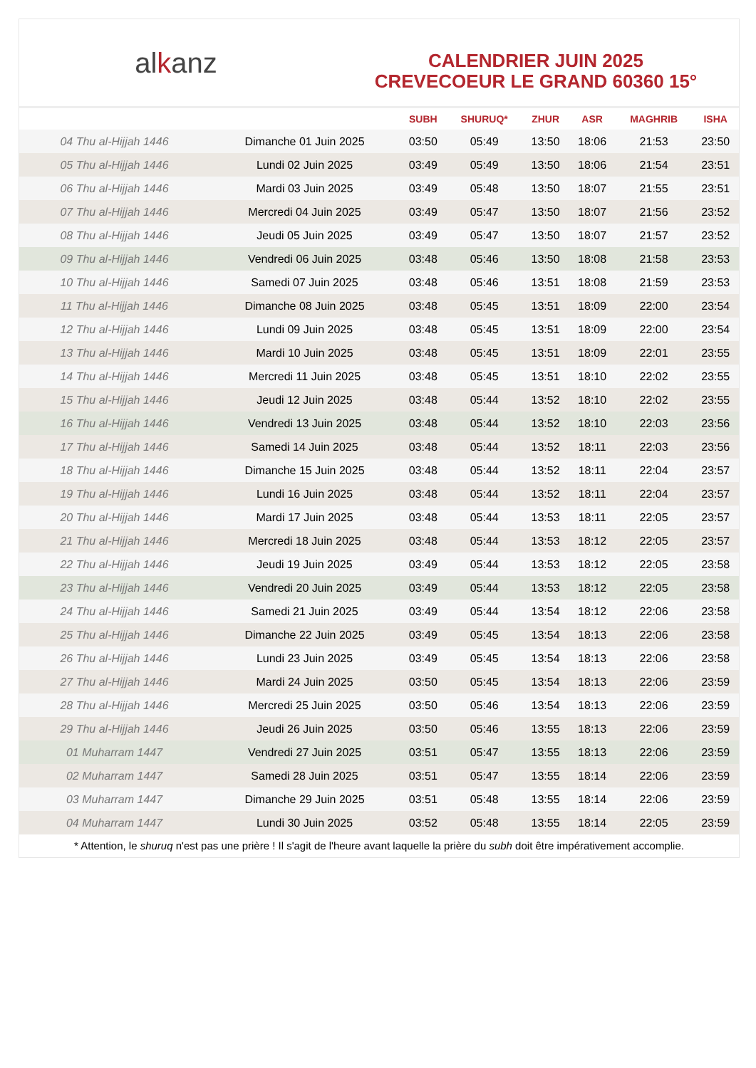al k anz
CALENDRIER JUIN 2025
CREVECOEUR LE GRAND 60360 15°
| | | SUBH | SHURUQ* | ZHUR | ASR | MAGHRIB | ISHA |
| --- | --- | --- | --- | --- | --- | --- | --- |
| 04 Thu al-Hijjah 1446 | Dimanche 01 Juin 2025 | 03:50 | 05:49 | 13:50 | 18:06 | 21:53 | 23:50 |
| 05 Thu al-Hijjah 1446 | Lundi 02 Juin 2025 | 03:49 | 05:49 | 13:50 | 18:06 | 21:54 | 23:51 |
| 06 Thu al-Hijjah 1446 | Mardi 03 Juin 2025 | 03:49 | 05:48 | 13:50 | 18:07 | 21:55 | 23:51 |
| 07 Thu al-Hijjah 1446 | Mercredi 04 Juin 2025 | 03:49 | 05:47 | 13:50 | 18:07 | 21:56 | 23:52 |
| 08 Thu al-Hijjah 1446 | Jeudi 05 Juin 2025 | 03:49 | 05:47 | 13:50 | 18:07 | 21:57 | 23:52 |
| 09 Thu al-Hijjah 1446 | Vendredi 06 Juin 2025 | 03:48 | 05:46 | 13:50 | 18:08 | 21:58 | 23:53 |
| 10 Thu al-Hijjah 1446 | Samedi 07 Juin 2025 | 03:48 | 05:46 | 13:51 | 18:08 | 21:59 | 23:53 |
| 11 Thu al-Hijjah 1446 | Dimanche 08 Juin 2025 | 03:48 | 05:45 | 13:51 | 18:09 | 22:00 | 23:54 |
| 12 Thu al-Hijjah 1446 | Lundi 09 Juin 2025 | 03:48 | 05:45 | 13:51 | 18:09 | 22:00 | 23:54 |
| 13 Thu al-Hijjah 1446 | Mardi 10 Juin 2025 | 03:48 | 05:45 | 13:51 | 18:09 | 22:01 | 23:55 |
| 14 Thu al-Hijjah 1446 | Mercredi 11 Juin 2025 | 03:48 | 05:45 | 13:51 | 18:10 | 22:02 | 23:55 |
| 15 Thu al-Hijjah 1446 | Jeudi 12 Juin 2025 | 03:48 | 05:44 | 13:52 | 18:10 | 22:02 | 23:55 |
| 16 Thu al-Hijjah 1446 | Vendredi 13 Juin 2025 | 03:48 | 05:44 | 13:52 | 18:10 | 22:03 | 23:56 |
| 17 Thu al-Hijjah 1446 | Samedi 14 Juin 2025 | 03:48 | 05:44 | 13:52 | 18:11 | 22:03 | 23:56 |
| 18 Thu al-Hijjah 1446 | Dimanche 15 Juin 2025 | 03:48 | 05:44 | 13:52 | 18:11 | 22:04 | 23:57 |
| 19 Thu al-Hijjah 1446 | Lundi 16 Juin 2025 | 03:48 | 05:44 | 13:52 | 18:11 | 22:04 | 23:57 |
| 20 Thu al-Hijjah 1446 | Mardi 17 Juin 2025 | 03:48 | 05:44 | 13:53 | 18:11 | 22:05 | 23:57 |
| 21 Thu al-Hijjah 1446 | Mercredi 18 Juin 2025 | 03:48 | 05:44 | 13:53 | 18:12 | 22:05 | 23:57 |
| 22 Thu al-Hijjah 1446 | Jeudi 19 Juin 2025 | 03:49 | 05:44 | 13:53 | 18:12 | 22:05 | 23:58 |
| 23 Thu al-Hijjah 1446 | Vendredi 20 Juin 2025 | 03:49 | 05:44 | 13:53 | 18:12 | 22:05 | 23:58 |
| 24 Thu al-Hijjah 1446 | Samedi 21 Juin 2025 | 03:49 | 05:44 | 13:54 | 18:12 | 22:06 | 23:58 |
| 25 Thu al-Hijjah 1446 | Dimanche 22 Juin 2025 | 03:49 | 05:45 | 13:54 | 18:13 | 22:06 | 23:58 |
| 26 Thu al-Hijjah 1446 | Lundi 23 Juin 2025 | 03:49 | 05:45 | 13:54 | 18:13 | 22:06 | 23:58 |
| 27 Thu al-Hijjah 1446 | Mardi 24 Juin 2025 | 03:50 | 05:45 | 13:54 | 18:13 | 22:06 | 23:59 |
| 28 Thu al-Hijjah 1446 | Mercredi 25 Juin 2025 | 03:50 | 05:46 | 13:54 | 18:13 | 22:06 | 23:59 |
| 29 Thu al-Hijjah 1446 | Jeudi 26 Juin 2025 | 03:50 | 05:46 | 13:55 | 18:13 | 22:06 | 23:59 |
| 01 Muharram 1447 | Vendredi 27 Juin 2025 | 03:51 | 05:47 | 13:55 | 18:13 | 22:06 | 23:59 |
| 02 Muharram 1447 | Samedi 28 Juin 2025 | 03:51 | 05:47 | 13:55 | 18:14 | 22:06 | 23:59 |
| 03 Muharram 1447 | Dimanche 29 Juin 2025 | 03:51 | 05:48 | 13:55 | 18:14 | 22:06 | 23:59 |
| 04 Muharram 1447 | Lundi 30 Juin 2025 | 03:52 | 05:48 | 13:55 | 18:14 | 22:05 | 23:59 |
* Attention, le shuruq n'est pas une prière ! Il s'agit de l'heure avant laquelle la prière du subh doit être impérativement accomplie.